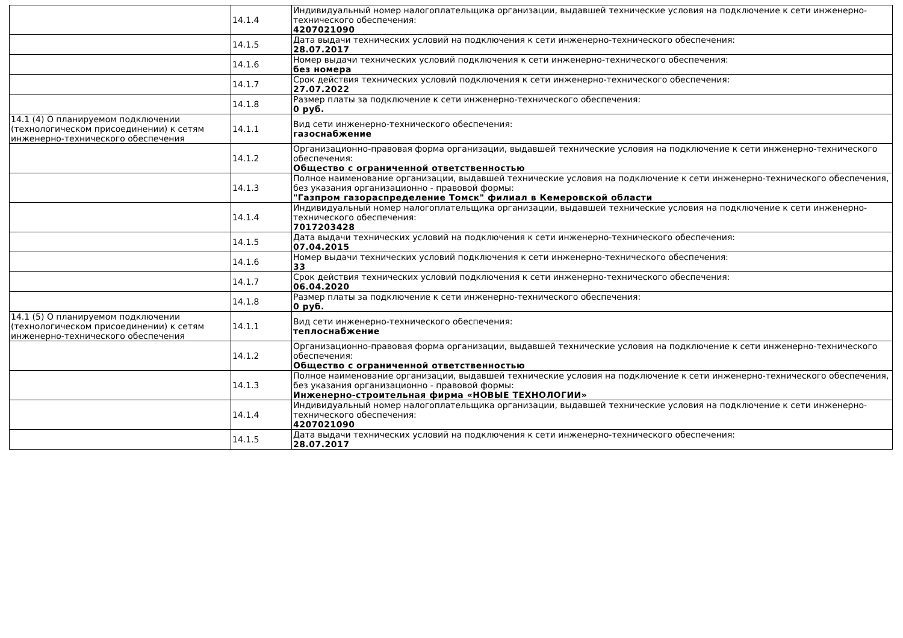| | 14.1.4 | Индивидуальный номер налогоплательщика организации, выдавшей технические условия на подключение к сети инженерно-технического обеспечения: 4207021090 |
| | 14.1.5 | Дата выдачи технических условий на подключения к сети инженерно-технического обеспечения: 28.07.2017 |
| | 14.1.6 | Номер выдачи технических условий подключения к сети инженерно-технического обеспечения: без номера |
| | 14.1.7 | Срок действия технических условий подключения к сети инженерно-технического обеспечения: 27.07.2022 |
| | 14.1.8 | Размер платы за подключение к сети инженерно-технического обеспечения: 0 руб. |
| 14.1 (4) О планируемом подключении (технологическом присоединении) к сетям инженерно-технического обеспечения | 14.1.1 | Вид сети инженерно-технического обеспечения: газоснабжение |
| | 14.1.2 | Организационно-правовая форма организации, выдавшей технические условия на подключение к сети инженерно-технического обеспечения: Общество с ограниченной ответственностью |
| | 14.1.3 | Полное наименование организации, выдавшей технические условия на подключение к сети инженерно-технического обеспечения, без указания организационно - правовой формы: "Газпром газораспределение Томск" филиал в Кемеровской области |
| | 14.1.4 | Индивидуальный номер налогоплательщика организации, выдавшей технические условия на подключение к сети инженерно-технического обеспечения: 7017203428 |
| | 14.1.5 | Дата выдачи технических условий на подключения к сети инженерно-технического обеспечения: 07.04.2015 |
| | 14.1.6 | Номер выдачи технических условий подключения к сети инженерно-технического обеспечения: 33 |
| | 14.1.7 | Срок действия технических условий подключения к сети инженерно-технического обеспечения: 06.04.2020 |
| | 14.1.8 | Размер платы за подключение к сети инженерно-технического обеспечения: 0 руб. |
| 14.1 (5) О планируемом подключении (технологическом присоединении) к сетям инженерно-технического обеспечения | 14.1.1 | Вид сети инженерно-технического обеспечения: теплоснабжение |
| | 14.1.2 | Организационно-правовая форма организации, выдавшей технические условия на подключение к сети инженерно-технического обеспечения: Общество с ограниченной ответственностью |
| | 14.1.3 | Полное наименование организации, выдавшей технические условия на подключение к сети инженерно-технического обеспечения, без указания организационно - правовой формы: Инженерно-строительная фирма «НОВЫЕ ТЕХНОЛОГИИ» |
| | 14.1.4 | Индивидуальный номер налогоплательщика организации, выдавшей технические условия на подключение к сети инженерно-технического обеспечения: 4207021090 |
| | 14.1.5 | Дата выдачи технических условий на подключения к сети инженерно-технического обеспечения: 28.07.2017 |